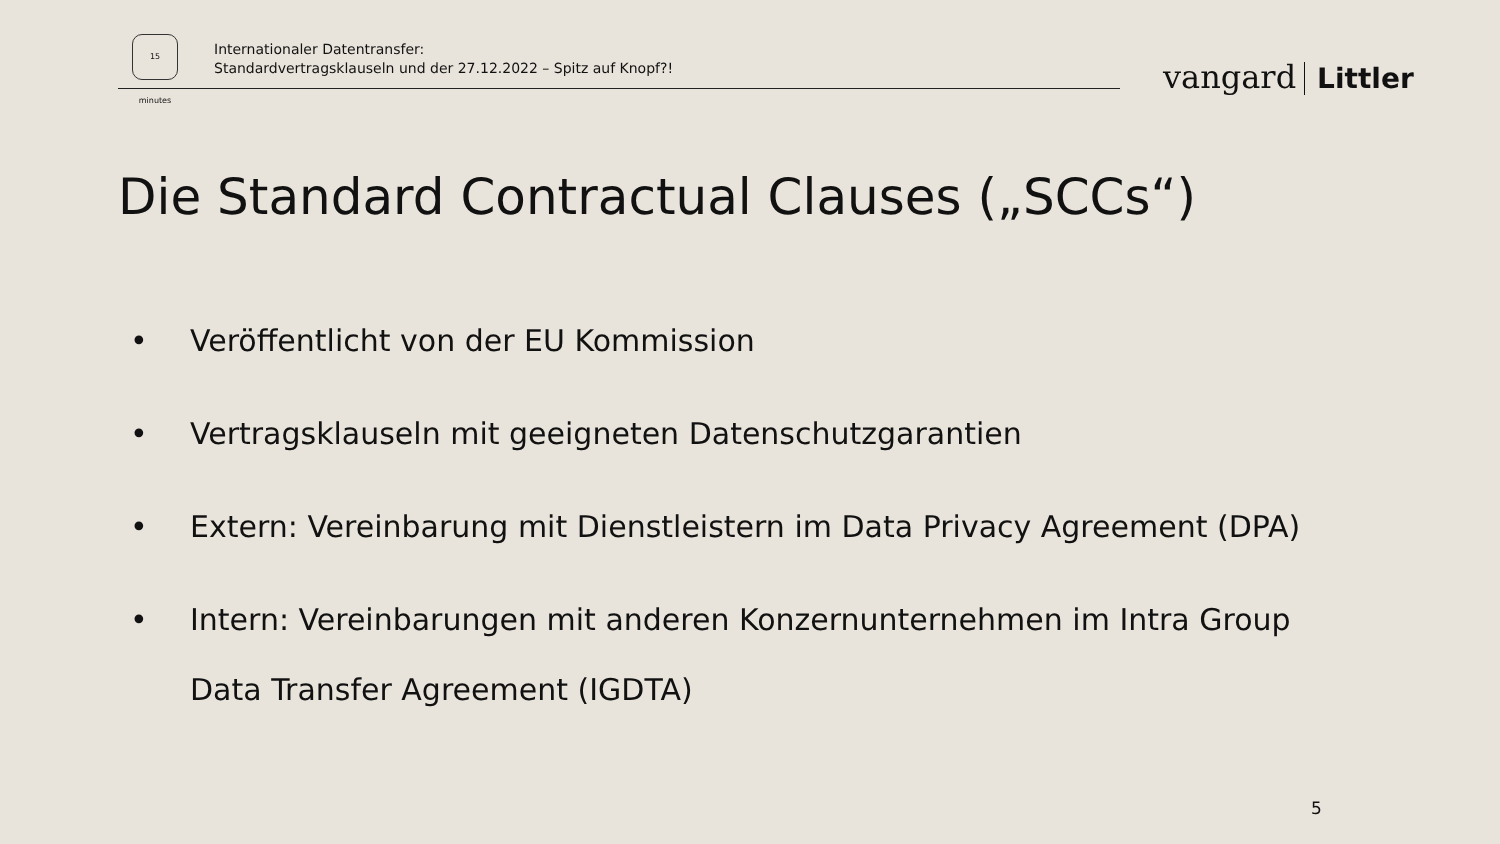15 minutes
Internationaler Datentransfer:
Standardvertragsklauseln und der 27.12.2022 – Spitz auf Knopf?!
vangard Littler
Die Standard Contractual Clauses („SCCs“)
• Veröffentlicht von der EU Kommission
• Vertragsklauseln mit geeigneten Datenschutzgarantien
• Extern: Vereinbarung mit Dienstleistern im Data Privacy Agreement (DPA)
• Intern: Vereinbarungen mit anderen Konzernunternehmen im Intra Group Data Transfer Agreement (IGDTA)
5